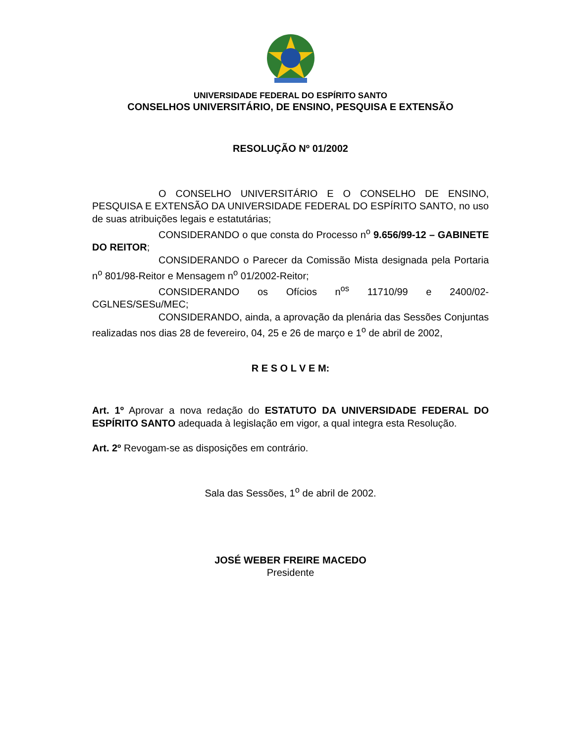UNIVERSIDADE FEDERAL DO ESPÍRITO SANTO
CONSELHOS UNIVERSITÁRIO, DE ENSINO, PESQUISA E EXTENSÃO
RESOLUÇÃO Nº 01/2002
O CONSELHO UNIVERSITÁRIO E O CONSELHO DE ENSINO, PESQUISA E EXTENSÃO DA UNIVERSIDADE FEDERAL DO ESPÍRITO SANTO, no uso de suas atribuições legais e estatutárias;
CONSIDERANDO o que consta do Processo n<sup>o</sup> 9.656/99-12 – GABINETE DO REITOR;
CONSIDERANDO o Parecer da Comissão Mista designada pela Portaria n<sup>o</sup> 801/98-Reitor e Mensagem n<sup>o</sup> 01/2002-Reitor;
CONSIDERANDO os Ofícios n<sup>os</sup> 11710/99 e 2400/02-CGLNES/SESu/MEC;
CONSIDERANDO, ainda, a aprovação da plenária das Sessões Conjuntas realizadas nos dias 28 de fevereiro, 04, 25 e 26 de março e 1<sup>o</sup> de abril de 2002,
R E S O L V E M:
Art. 1º Aprovar a nova redação do ESTATUTO DA UNIVERSIDADE FEDERAL DO ESPÍRITO SANTO adequada à legislação em vigor, a qual integra esta Resolução.
Art. 2º Revogam-se as disposições em contrário.
Sala das Sessões, 1<sup>o</sup> de abril de 2002.
JOSÉ WEBER FREIRE MACEDO
Presidente